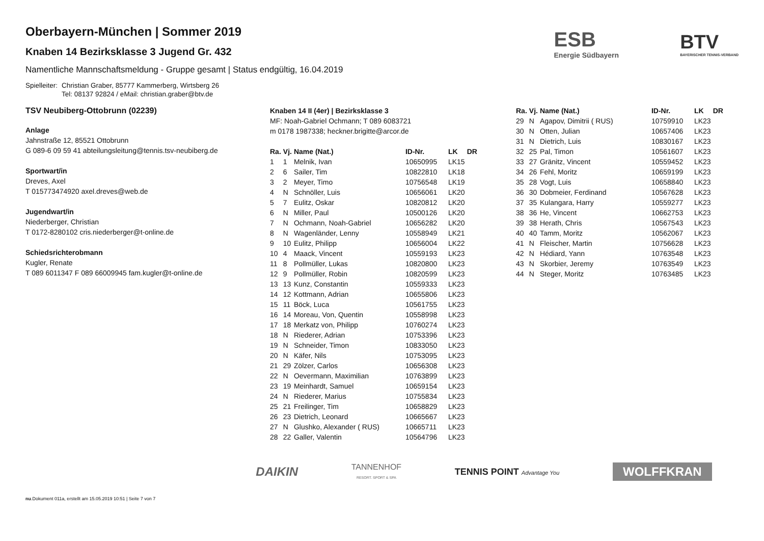ESB
Energie Südbayern
BTV
BAYERISCHER TENNIS-VERBAND
Oberbayern-München | Sommer 2019
Knaben 14 Bezirksklasse 3 Jugend Gr. 432
Namentliche Mannschaftsmeldung - Gruppe gesamt | Status endgültig, 16.04.2019
Spielleiter: Christian Graber, 85777 Kammerberg, Wirtsberg 26
Tel: 08137 92824 / eMail: christian.graber@btv.de
TSV Neubiberg-Ottobrunn (02239)
Anlage
Jahnstraße 12, 85521 Ottobrunn
G 089-6 09 59 41 abteilungsleitung@tennis.tsv-neubiberg.de
Sportwart/in
Dreves, Axel
T 015773474920 axel.dreves@web.de
Jugendwart/in
Niederberger, Christian
T 0172-8280102 cris.niederberger@t-online.de
Schiedsrichterobmann
Kugler, Renate
T 089 6011347 F 089 66009945 fam.kugler@t-online.de
Knaben 14 II (4er) | Bezirksklasse 3
MF: Noah-Gabriel Ochmann; T 089 6083721
m 0178 1987338; heckner.brigitte@arcor.de
| Ra. | Vj. | Name (Nat.) | ID-Nr. | LK | DR |
| --- | --- | --- | --- | --- | --- |
| 1 | 1 | Melnik, Ivan | 10650995 | LK15 | |
| 2 | 6 | Sailer, Tim | 10822810 | LK18 | |
| 3 | 2 | Meyer, Timo | 10756548 | LK19 | |
| 4 | N | Schnöller, Luis | 10656061 | LK20 | |
| 5 | 7 | Eulitz, Oskar | 10820812 | LK20 | |
| 6 | N | Miller, Paul | 10500126 | LK20 | |
| 7 | N | Ochmann, Noah-Gabriel | 10656282 | LK20 | |
| 8 | N | Wagenländer, Lenny | 10558949 | LK21 | |
| 9 | 10 | Eulitz, Philipp | 10656004 | LK22 | |
| 10 | 4 | Maack, Vincent | 10559193 | LK23 | |
| 11 | 8 | Pollmüller, Lukas | 10820800 | LK23 | |
| 12 | 9 | Pollmüller, Robin | 10820599 | LK23 | |
| 13 | 13 | Kunz, Constantin | 10559333 | LK23 | |
| 14 | 12 | Kottmann, Adrian | 10655806 | LK23 | |
| 15 | 11 | Böck, Luca | 10561755 | LK23 | |
| 16 | 14 | Moreau, Von, Quentin | 10558998 | LK23 | |
| 17 | 18 | Merkatz von, Philipp | 10760274 | LK23 | |
| 18 | N | Riederer, Adrian | 10753396 | LK23 | |
| 19 | N | Schneider, Timon | 10833050 | LK23 | |
| 20 | N | Käfer, Nils | 10753095 | LK23 | |
| 21 | 29 | Zölzer, Carlos | 10656308 | LK23 | |
| 22 | N | Oevermann, Maximilian | 10763899 | LK23 | |
| 23 | 19 | Meinhardt, Samuel | 10659154 | LK23 | |
| 24 | N | Riederer, Marius | 10755834 | LK23 | |
| 25 | 21 | Freilinger, Tim | 10658829 | LK23 | |
| 26 | 23 | Dietrich, Leonard | 10665667 | LK23 | |
| 27 | N | Glushko, Alexander ( RUS) | 10665711 | LK23 | |
| 28 | 22 | Galler, Valentin | 10564796 | LK23 | |
| Ra. | Vj. | Name (Nat.) | ID-Nr. | LK | DR |
| --- | --- | --- | --- | --- | --- |
| 29 | N | Agapov, Dimitrii ( RUS) | 10759910 | LK23 | |
| 30 | N | Otten, Julian | 10657406 | LK23 | |
| 31 | N | Dietrich, Luis | 10830167 | LK23 | |
| 32 | 25 | Pal, Timon | 10561607 | LK23 | |
| 33 | 27 | Gränitz, Vincent | 10559452 | LK23 | |
| 34 | 26 | Fehl, Moritz | 10659199 | LK23 | |
| 35 | 28 | Vogt, Luis | 10658840 | LK23 | |
| 36 | 30 | Dobmeier, Ferdinand | 10567628 | LK23 | |
| 37 | 35 | Kulangara, Harry | 10559277 | LK23 | |
| 38 | 36 | He, Vincent | 10662753 | LK23 | |
| 39 | 38 | Herath, Chris | 10567543 | LK23 | |
| 40 | 40 | Tamm, Moritz | 10562067 | LK23 | |
| 41 | N | Fleischer, Martin | 10756628 | LK23 | |
| 42 | N | Hédiard, Yann | 10763548 | LK23 | |
| 43 | N | Skorbier, Jeremy | 10763549 | LK23 | |
| 44 | N | Steger, Moritz | 10763485 | LK23 | |
DAIKIN TANNENHOF
RESORT. SPORT & SPA TENNIS POINT Advantage You WOLFFKRAN
nu.Dokument 011a, erstellt am 15.05.2019 10:51 | Seite 7 von 7